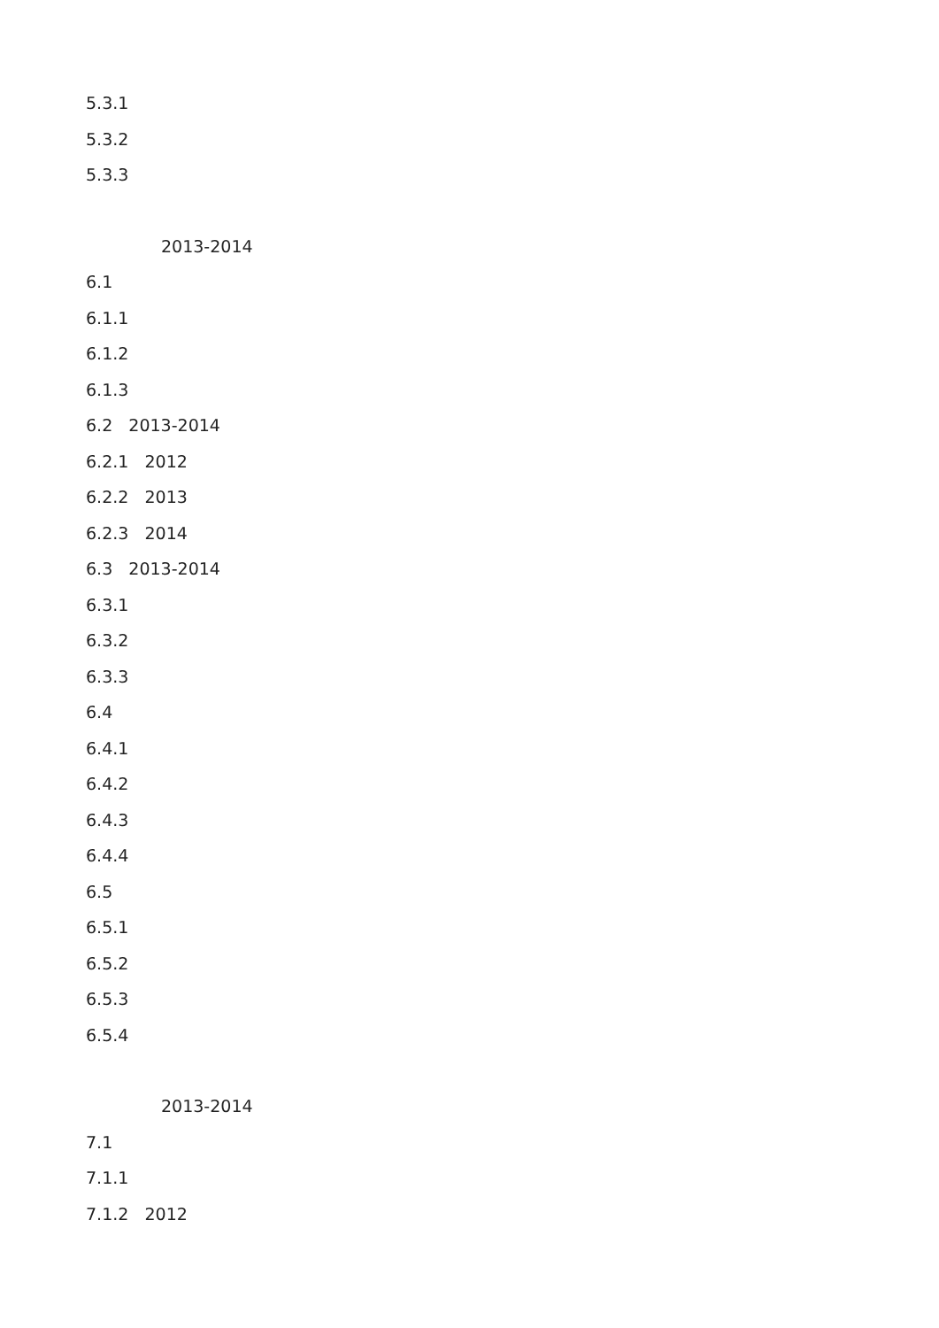5.3.1
5.3.2
5.3.3
2013-2014
6.1
6.1.1
6.1.2
6.1.3
6.2 2013-2014
6.2.1 2012
6.2.2 2013
6.2.3 2014
6.3 2013-2014
6.3.1
6.3.2
6.3.3
6.4
6.4.1
6.4.2
6.4.3
6.4.4
6.5
6.5.1
6.5.2
6.5.3
6.5.4
2013-2014
7.1
7.1.1
7.1.2 2012